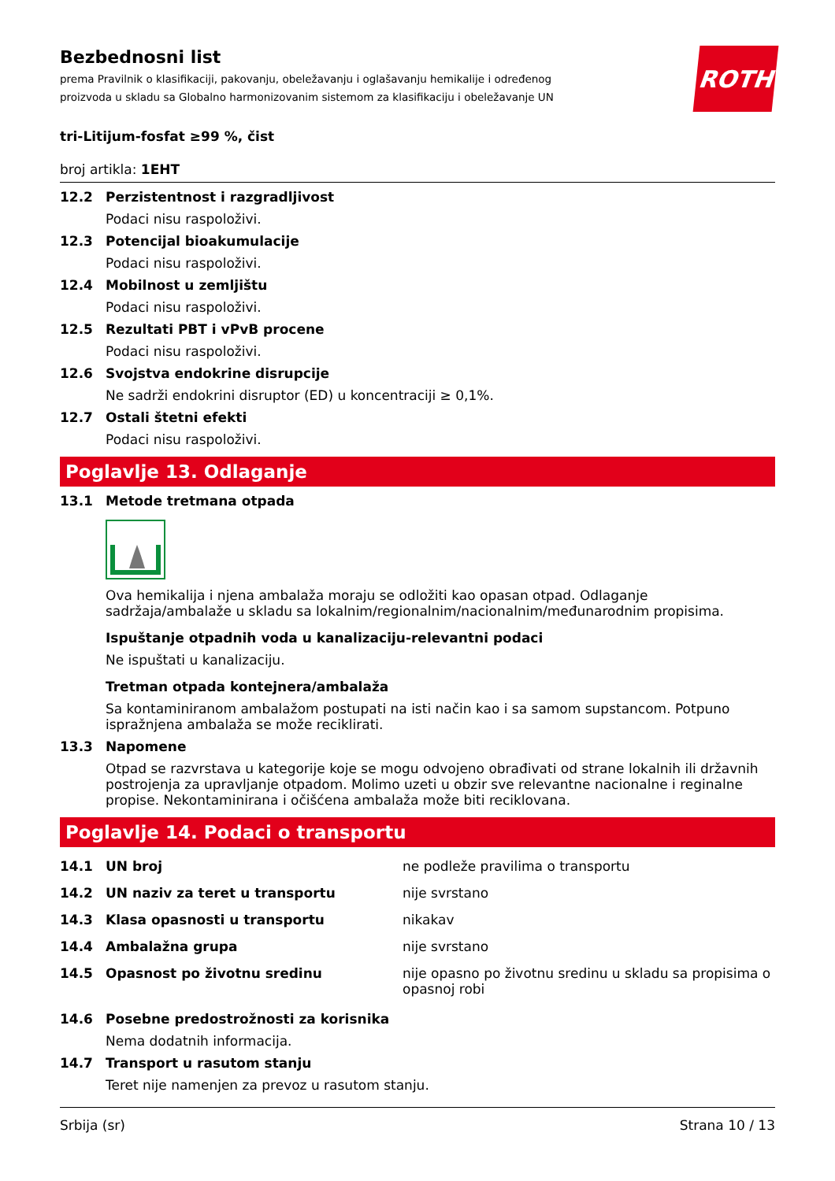ROTH
Bezbednosni list
prema Pravilnik o klasifikaciji, pakovanju, obeležavanju i oglašavanju hemikalije i određenog proizvoda u skladu sa Globalno harmonizovanim sistemom za klasifikaciju i obeležavanje UN
tri-Litijum-fosfat ≥99 %, čist
broj artikla: 1EHT
12.2 Perzistentnost i razgradljivost
Podaci nisu raspoloživi.
12.3 Potencijal bioakumulacije
Podaci nisu raspoloživi.
12.4 Mobilnost u zemljištu
Podaci nisu raspoloživi.
12.5 Rezultati PBT i vPvB procene
Podaci nisu raspoloživi.
12.6 Svojstva endokrine disrupcije
Ne sadrži endokrini disruptor (ED) u koncentraciji ≥ 0,1%.
12.7 Ostali štetni efekti
Podaci nisu raspoloživi.
Poglavlje 13. Odlaganje
13.1 Metode tretmana otpada
Ova hemikalija i njena ambalaža moraju se odložiti kao opasan otpad. Odlaganje sadržaja/ambalaže u skladu sa lokalnim/regionalnim/nacionalnim/međunarodnim propisima.
Ispuštanje otpadnih voda u kanalizaciju-relevantni podaci
Ne ispuštati u kanalizaciju.
Tretman otpada kontejnera/ambalaža
Sa kontaminiranom ambalažom postupati na isti način kao i sa samom supstancom. Potpuno ispražnjena ambalaža se može reciklirati.
13.3 Napomene
Otpad se razvrstava u kategorije koje se mogu odvojeno obrađivati od strane lokalnih ili državnih postrojenja za upravljanje otpadom. Molimo uzeti u obzir sve relevantne nacionalne i reginalne propise. Nekontaminirana i očišćena ambalaža može biti reciklovana.
Poglavlje 14. Podaci o transportu
14.1 UN broj ne podleže pravilima o transportu
14.2 UN naziv za teret u transportu nije svrstano
14.3 Klasa opasnosti u transportu nikakav
14.4 Ambalažna grupa nije svrstano
14.5 Opasnost po životnu sredinu nije opasno po životnu sredinu u skladu sa propisima o opasnoj robi
14.6 Posebne predostrožnosti za korisnika
Nema dodatnih informacija.
14.7 Transport u rasutom stanju
Teret nije namenjen za prevoz u rasutom stanju.
Srbija (sr) Strana 10 / 13